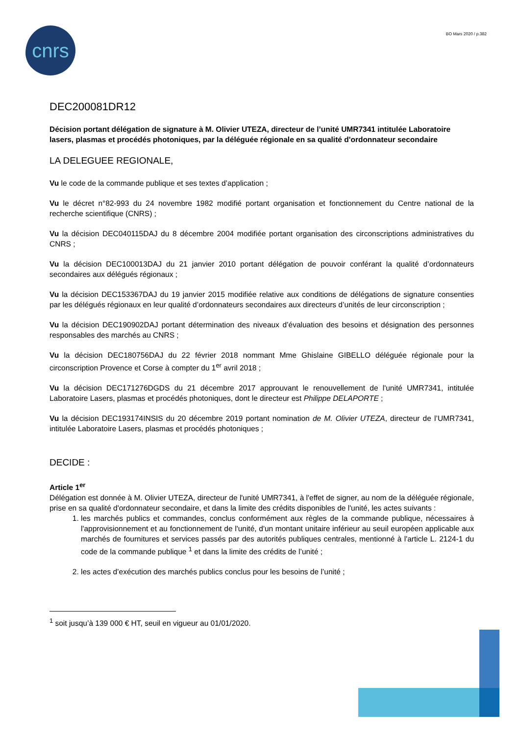cnrs BO Mars 2020 / p.382
DEC200081DR12
Décision portant délégation de signature à M. Olivier UTEZA, directeur de l’unité UMR7341 intitulée Laboratoire lasers, plasmas et procédés photoniques, par la déléguée régionale en sa qualité d'ordonnateur secondaire
LA DELEGUEE REGIONALE,
Vu le code de la commande publique et ses textes d’application ;
Vu le décret n°82-993 du 24 novembre 1982 modifié portant organisation et fonctionnement du Centre national de la recherche scientifique (CNRS) ;
Vu la décision DEC040115DAJ du 8 décembre 2004 modifiée portant organisation des circonscriptions administratives du CNRS ;
Vu la décision DEC100013DAJ du 21 janvier 2010 portant délégation de pouvoir conférant la qualité d’ordonnateurs secondaires aux délégués régionaux ;
Vu la décision DEC153367DAJ du 19 janvier 2015 modifiée relative aux conditions de délégations de signature consenties par les délégués régionaux en leur qualité d’ordonnateurs secondaires aux directeurs d’unités de leur circonscription ;
Vu la décision DEC190902DAJ portant détermination des niveaux d’évaluation des besoins et désignation des personnes responsables des marchés au CNRS ;
Vu la décision DEC180756DAJ du 22 février 2018 nommant Mme Ghislaine GIBELLO déléguée régionale pour la circonscription Provence et Corse à compter du 1<sup>er</sup> avril 2018 ;
Vu la décision DEC171276DGDS du 21 décembre 2017 approuvant le renouvellement de l'unité UMR7341, intitulée Laboratoire Lasers, plasmas et procédés photoniques, dont le directeur est Philippe DELAPORTE ;
Vu la décision DEC193174INSIS du 20 décembre 2019 portant nomination de M. Olivier UTEZA, directeur de l’UMR7341, intitulée Laboratoire Lasers, plasmas et procédés photoniques ;
DECIDE :
Article 1<sup>er</sup>
Délégation est donnée à M. Olivier UTEZA, directeur de l'unité UMR7341, à l'effet de signer, au nom de la déléguée régionale, prise en sa qualité d'ordonnateur secondaire, et dans la limite des crédits disponibles de l'unité, les actes suivants :
1. les marchés publics et commandes, conclus conformément aux règles de la commande publique, nécessaires à l'approvisionnement et au fonctionnement de l'unité, d'un montant unitaire inférieur au seuil européen applicable aux marchés de fournitures et services passés par des autorités publiques centrales, mentionné à l'article L. 2124-1 du code de la commande publique <sup>1</sup> et dans la limite des crédits de l’unité ;
2. les actes d’exécution des marchés publics conclus pour les besoins de l’unité ;
<sup>1</sup> soit jusqu’à 139 000 € HT, seuil en vigueur au 01/01/2020.